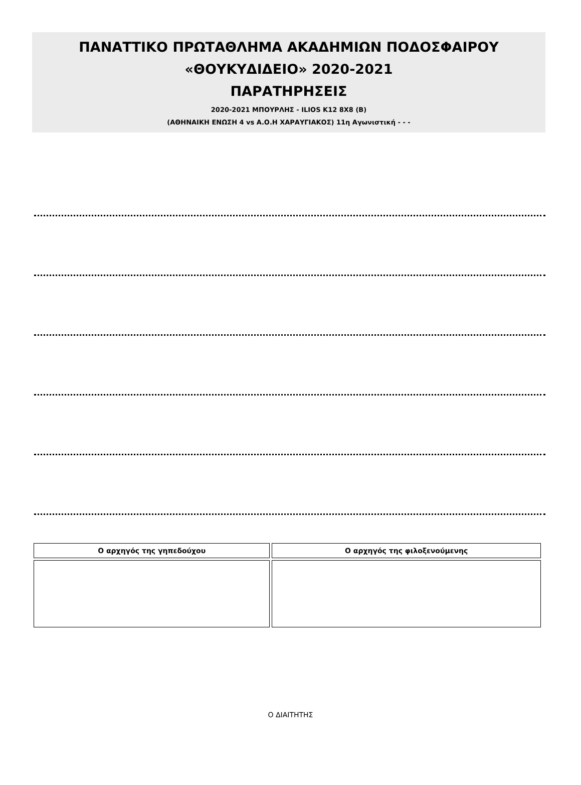ΠΑΝΑΤΤΙΚΟ ΠΡΩΤΑΘΛΗΜΑ ΑΚΑΔΗΜΙΩΝ ΠΟΔΟΣΦΑΙΡΟΥ
«ΘΟΥΚΥΔΙΔΕΙΟ» 2020-2021
ΠΑΡΑΤΗΡΗΣΕΙΣ
2020-2021 ΜΠΟΥΡΛΗΣ - ILIOS K12 8X8 (B)
(ΑΘΗΝΑΙΚΗ ΕΝΩΣΗ 4 vs Α.Ο.Η ΧΑΡΑΥΓΙΑΚΟΣ) 11η Αγωνιστική - - -
| Ο αρχηγός της γηπεδούχου | Ο αρχηγός της φιλοξενούμενης |
| --- | --- |
Ο ΔΙΑΙΤΗΤΗΣ